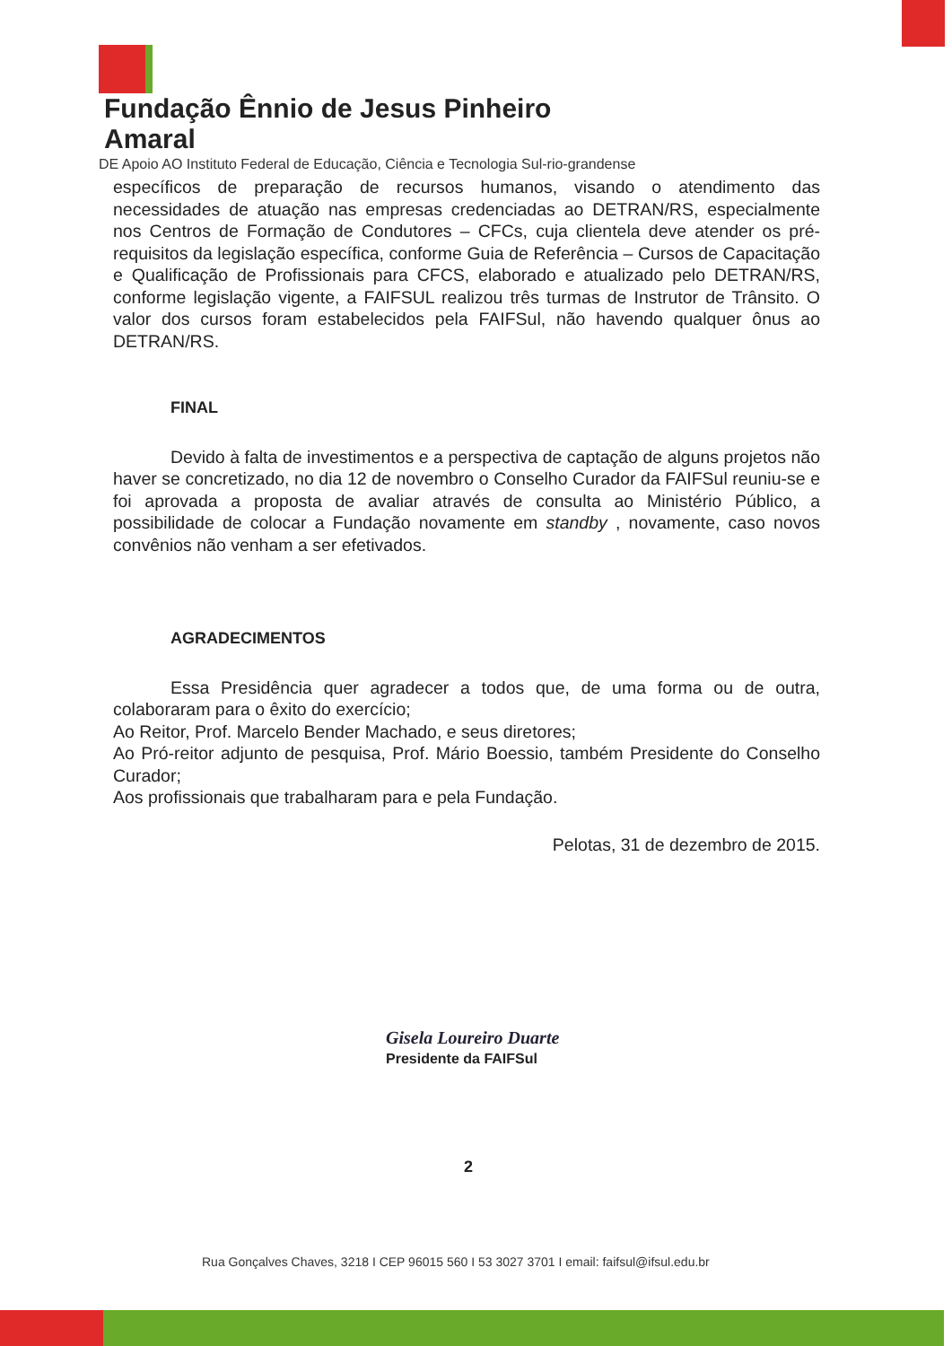Fundação Ênnio de Jesus Pinheiro Amaral
DE Apoio AO Instituto Federal de Educação, Ciência e Tecnologia Sul-rio-grandense
específicos de preparação de recursos humanos, visando o atendimento das necessidades de atuação nas empresas credenciadas ao DETRAN/RS, especialmente nos Centros de Formação de Condutores – CFCs, cuja clientela deve atender os pré-requisitos da legislação específica, conforme Guia de Referência – Cursos de Capacitação e Qualificação de Profissionais para CFCS, elaborado e atualizado pelo DETRAN/RS, conforme legislação vigente, a FAIFSUL realizou três turmas de Instrutor de Trânsito. O valor dos cursos foram estabelecidos pela FAIFSul, não havendo qualquer ônus ao DETRAN/RS.
FINAL
Devido à falta de investimentos e a perspectiva de captação de alguns projetos não haver se concretizado, no dia 12 de novembro o Conselho Curador da FAIFSul reuniu-se e foi aprovada a proposta de avaliar através de consulta ao Ministério Público, a possibilidade de colocar a Fundação novamente em standby , novamente, caso novos convênios não venham a ser efetivados.
AGRADECIMENTOS
Essa Presidência quer agradecer a todos que, de uma forma ou de outra, colaboraram para o êxito do exercício;
Ao Reitor, Prof. Marcelo Bender Machado, e seus diretores;
Ao Pró-reitor adjunto de pesquisa, Prof. Mário Boessio, também Presidente do Conselho Curador;
Aos profissionais que trabalharam para e pela Fundação.
Pelotas, 31 de dezembro de 2015.
Gisela Loureiro Duarte
Presidente da FAIFSul
2
Rua Gonçalves Chaves, 3218 I CEP 96015 560 I 53 3027 3701 I email: faifsul@ifsul.edu.br